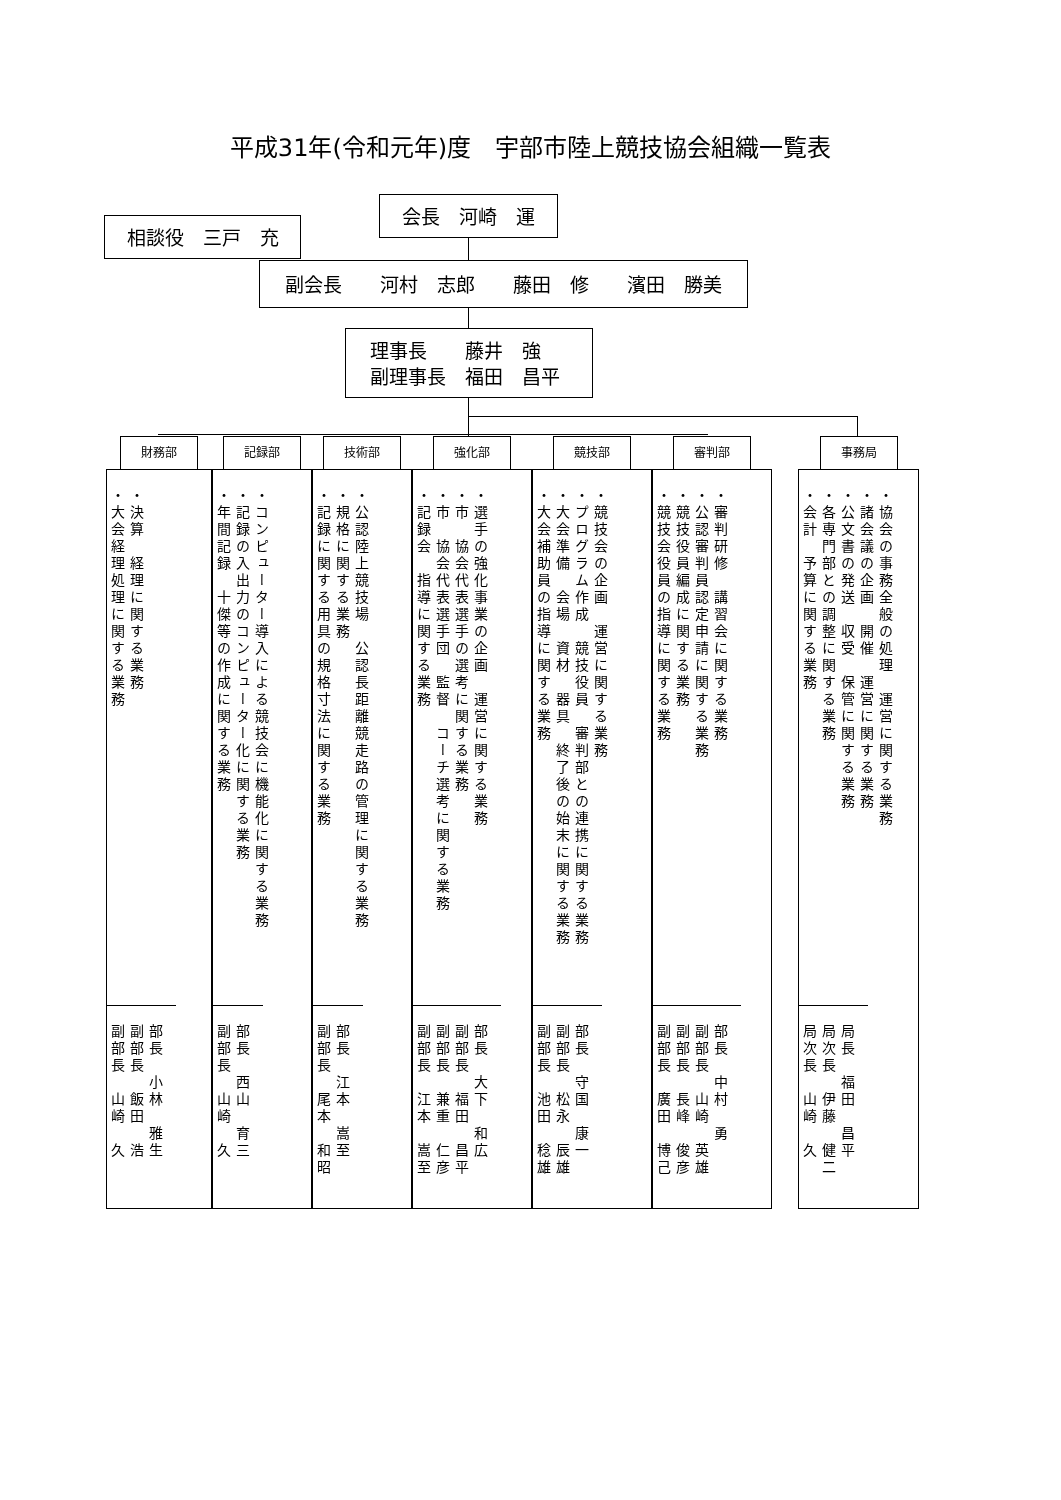平成31年(令和元年)度　宇部市陸上競技協会組織一覧表
相談役　三戸　充
会長　河崎　運
副会長　　河村　志郎　　藤田　修　　濱田　勝美
理事長　　藤井　強
副理事長　福田　昌平
財務部
・決算　経理に関する業務
・大会経理処理に関する業務
部長　小林　雅生 副部長　飯田　浩 副部長　山崎　久
記録部
・コンピューター導入による競技会に機能化に関する業務
・記録の入出力のコンピューター化に関する業務
・年間記録　十傑等の作成に関する業務
部長　西山　育三 副部長　山崎　久
技術部
・公認陸上競技場　公認長距離競走路の管理に関する業務
・規格に関する業務
・記録に関する用具の規格寸法に関する業務
部長　江本　嵩至 副部長　尾本　和昭
強化部
・選手の強化事業の企画　運営に関する業務
・市　協会代表選手の選考に関する業務
・市　協会代表選手団　監督　コーチ選考に関する業務
・記録会　指導に関する業務
部長　大下　和広 副部長　福田　昌平 副部長　兼重　仁彦 副部長　江本　嵩至
競技部
・競技会の企画　運営に関する業務
・プログラム作成　競技役員　審判部との連携に関する業務
・大会準備　会場　資材　器具　終了後の始末に関する業務
・大会補助員の指導に関する業務
部長　守国　康一 副部長　松永　辰雄 副部長　池田　稔雄
審判部
・審判研修　講習会に関する業務
・公認審判員認定申請に関する業務
・競技役員編成に関する業務
・競技会役員の指導に関する業務
部長　中村　勇 副部長　山崎　英雄 副部長　長峰　俊彦 副部長　廣田　博己
事務局
・協会の事務全般の処理　運営に関する業務
・諸会議の企画　開催　運営に関する業務
・公文書の発送　収受　保管に関する業務
・各専門部との調整に関する業務
・会計　予算に関する業務
局長　福田　昌平 局次長　伊藤　健二 局次長　山崎　久